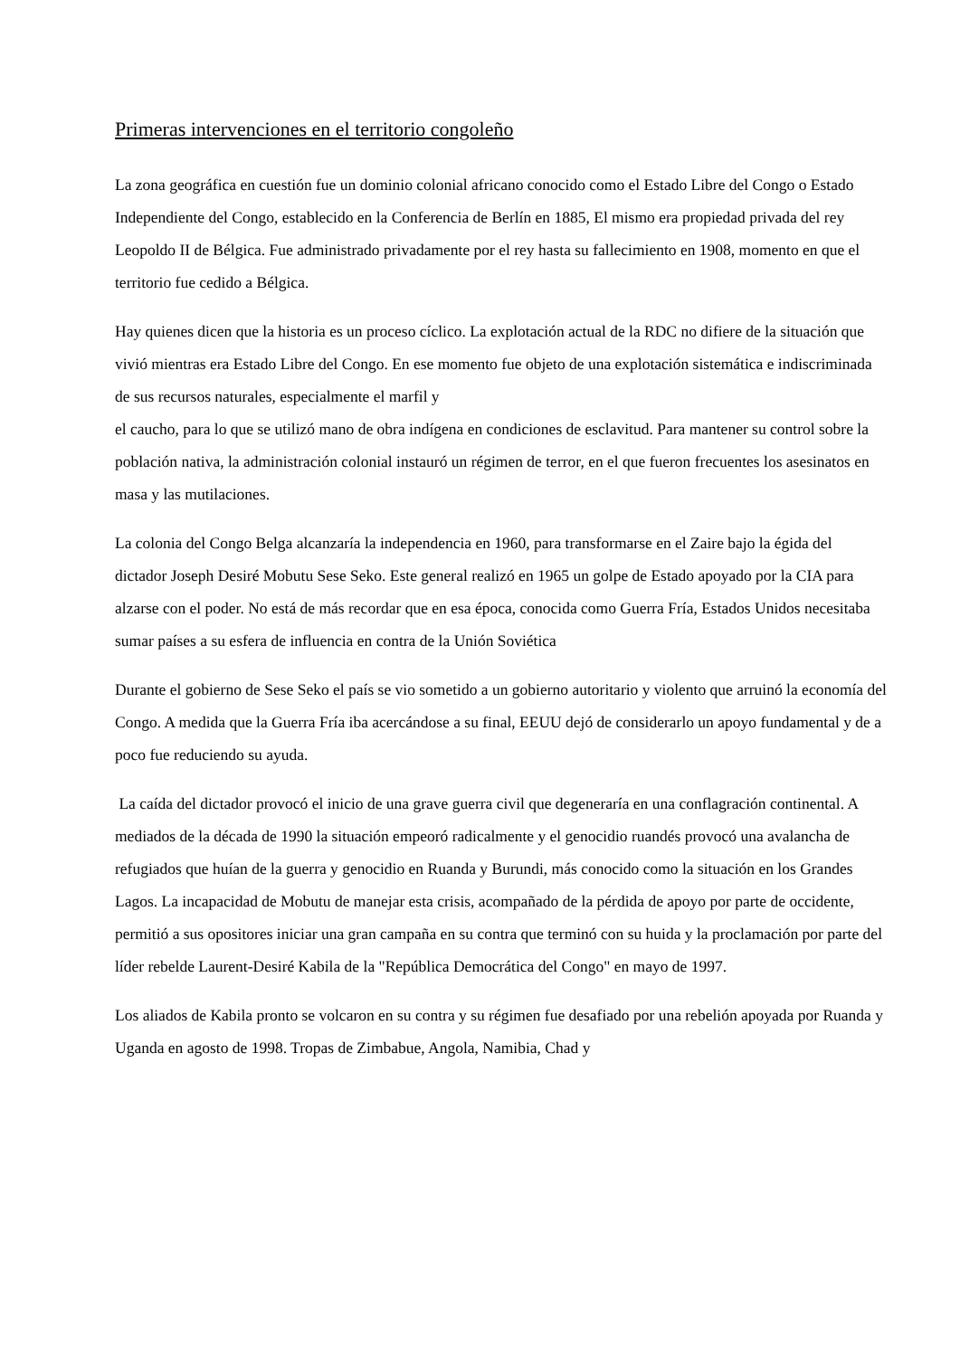Primeras intervenciones en el territorio congoleño
La zona geográfica en cuestión fue un dominio colonial africano conocido como el Estado Libre del Congo o Estado Independiente del Congo, establecido en la Conferencia de Berlín en 1885, El mismo era propiedad privada del rey Leopoldo II de Bélgica. Fue administrado privadamente por el rey hasta su fallecimiento en 1908, momento en que el territorio fue cedido a Bélgica.
Hay quienes dicen que la historia es un proceso cíclico. La explotación actual de la RDC no difiere de la situación que vivió mientras era Estado Libre del Congo. En ese momento fue objeto de una explotación sistemática e indiscriminada de sus recursos naturales, especialmente el marfil y
el caucho, para lo que se utilizó mano de obra indígena en condiciones de esclavitud. Para mantener su control sobre la población nativa, la administración colonial instauró un régimen de terror, en el que fueron frecuentes los asesinatos en masa y las mutilaciones.
La colonia del Congo Belga alcanzaría la independencia en 1960, para transformarse en el Zaire bajo la égida del dictador Joseph Desiré Mobutu Sese Seko. Este general realizó en 1965 un golpe de Estado apoyado por la CIA para alzarse con el poder. No está de más recordar que en esa época, conocida como Guerra Fría, Estados Unidos necesitaba sumar países a su esfera de influencia en contra de la Unión Soviética
Durante el gobierno de Sese Seko el país se vio sometido a un gobierno autoritario y violento que arruinó la economía del Congo. A medida que la Guerra Fría iba acercándose a su final, EEUU dejó de considerarlo un apoyo fundamental y de a poco fue reduciendo su ayuda.
La caída del dictador provocó el inicio de una grave guerra civil que degeneraría en una conflagración continental. A mediados de la década de 1990 la situación empeoró radicalmente y el genocidio ruandés provocó una avalancha de refugiados que huían de la guerra y genocidio en Ruanda y Burundi, más conocido como la situación en los Grandes Lagos. La incapacidad de Mobutu de manejar esta crisis, acompañado de la pérdida de apoyo por parte de occidente, permitió a sus opositores iniciar una gran campaña en su contra que terminó con su huida y la proclamación por parte del líder rebelde Laurent-Desiré Kabila de la "República Democrática del Congo" en mayo de 1997.
Los aliados de Kabila pronto se volcaron en su contra y su régimen fue desafiado por una rebelión apoyada por Ruanda y Uganda en agosto de 1998. Tropas de Zimbabue, Angola, Namibia, Chad y